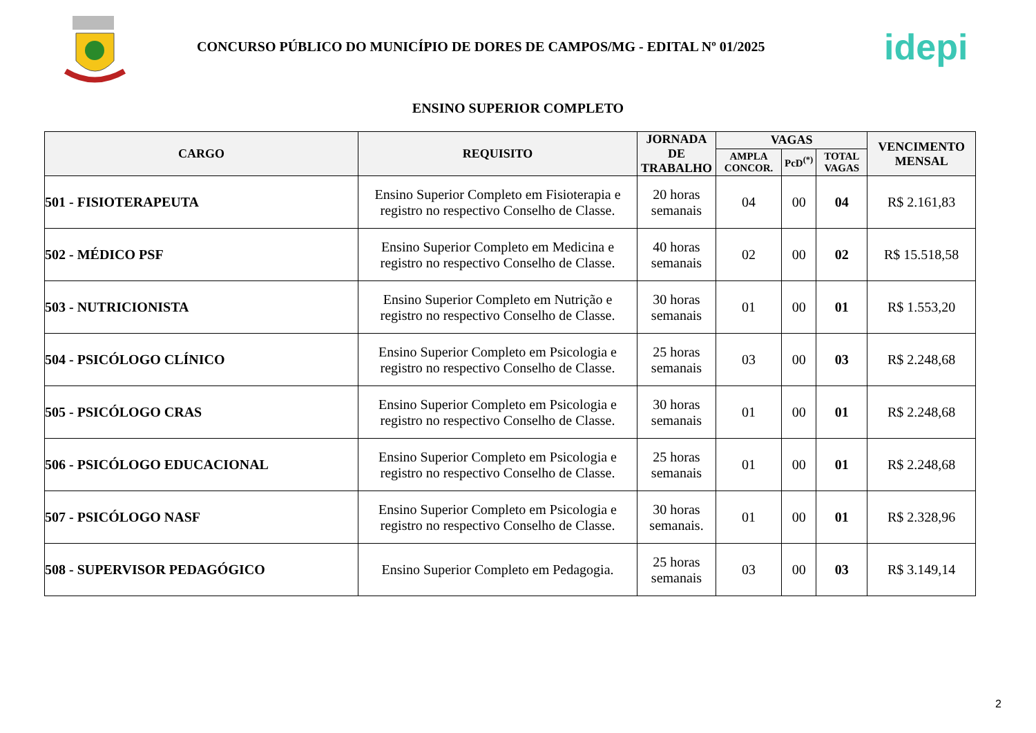CONCURSO PÚBLICO DO MUNICÍPIO DE DORES DE CAMPOS/MG - EDITAL Nº 01/2025
idepi
ENSINO SUPERIOR COMPLETO
| CARGO | REQUISITO | JORNADA DE TRABALHO | VAGAS | | | VENCIMENTO MENSAL |
| --- | --- | --- | --- | --- | --- | --- |
| | | | AMPLA CONCOR. | PcD<sup>(*)</sup> | TOTAL VAGAS | |
| 501 - FISIOTERAPEUTA | Ensino Superior Completo em Fisioterapia e registro no respectivo Conselho de Classe. | 20 horas semanais | 04 | 00 | 04 | R$ 2.161,83 |
| 502 - MÉDICO PSF | Ensino Superior Completo em Medicina e registro no respectivo Conselho de Classe. | 40 horas semanais | 02 | 00 | 02 | R$ 15.518,58 |
| 503 - NUTRICIONISTA | Ensino Superior Completo em Nutrição e registro no respectivo Conselho de Classe. | 30 horas semanais | 01 | 00 | 01 | R$ 1.553,20 |
| 504 - PSICÓLOGO CLÍNICO | Ensino Superior Completo em Psicologia e registro no respectivo Conselho de Classe. | 25 horas semanais | 03 | 00 | 03 | R$ 2.248,68 |
| 505 - PSICÓLOGO CRAS | Ensino Superior Completo em Psicologia e registro no respectivo Conselho de Classe. | 30 horas semanais | 01 | 00 | 01 | R$ 2.248,68 |
| 506 - PSICÓLOGO EDUCACIONAL | Ensino Superior Completo em Psicologia e registro no respectivo Conselho de Classe. | 25 horas semanais | 01 | 00 | 01 | R$ 2.248,68 |
| 507 - PSICÓLOGO NASF | Ensino Superior Completo em Psicologia e registro no respectivo Conselho de Classe. | 30 horas semanais. | 01 | 00 | 01 | R$ 2.328,96 |
| 508 - SUPERVISOR PEDAGÓGICO | Ensino Superior Completo em Pedagogia. | 25 horas semanais | 03 | 00 | 03 | R$ 3.149,14 |
2